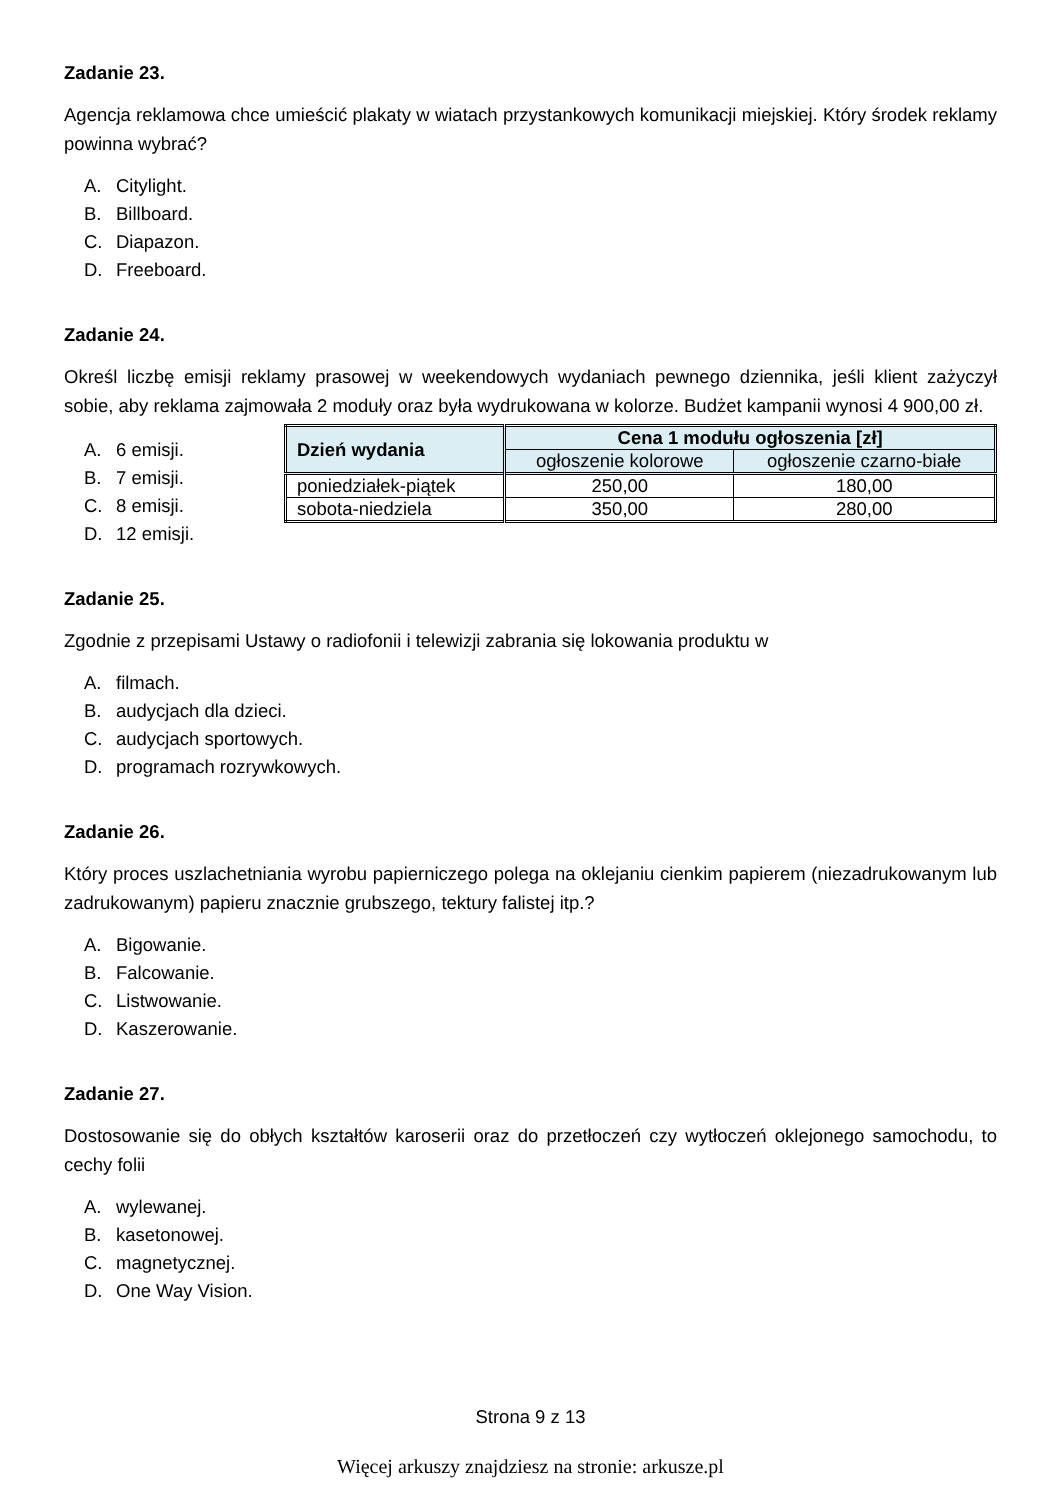Zadanie 23.
Agencja reklamowa chce umieścić plakaty w wiatach przystankowych komunikacji miejskiej. Który środek reklamy powinna wybrać?
A. Citylight.
B. Billboard.
C. Diapazon.
D. Freeboard.
Zadanie 24.
Określ liczbę emisji reklamy prasowej w weekendowych wydaniach pewnego dziennika, jeśli klient zażyczył sobie, aby reklama zajmowała 2 moduły oraz była wydrukowana w kolorze. Budżet kampanii wynosi 4 900,00 zł.
A. 6 emisji.
B. 7 emisji.
C. 8 emisji.
D. 12 emisji.
| Dzień wydania | Cena 1 modułu ogłoszenia [zł] | |
| --- | --- | --- |
| | ogłoszenie kolorowe | ogłoszenie czarno-białe |
| poniedziałek-piątek | 250,00 | 180,00 |
| sobota-niedziela | 350,00 | 280,00 |
Zadanie 25.
Zgodnie z przepisami Ustawy o radiofonii i telewizji zabrania się lokowania produktu w
A. filmach.
B. audycjach dla dzieci.
C. audycjach sportowych.
D. programach rozrywkowych.
Zadanie 26.
Który proces uszlachetniania wyrobu papierniczego polega na oklejaniu cienkim papierem (niezadrukowanym lub zadrukowanym) papieru znacznie grubszego, tektury falistej itp.?
A. Bigowanie.
B. Falcowanie.
C. Listwowanie.
D. Kaszerowanie.
Zadanie 27.
Dostosowanie się do obłych kształtów karoserii oraz do przetłoczeń czy wytłoczeń oklejonego samochodu, to cechy folii
A. wylewanej.
B. kasetonowej.
C. magnetycznej.
D. One Way Vision.
Strona 9 z 13
Więcej arkuszy znajdziesz na stronie: arkusze.pl